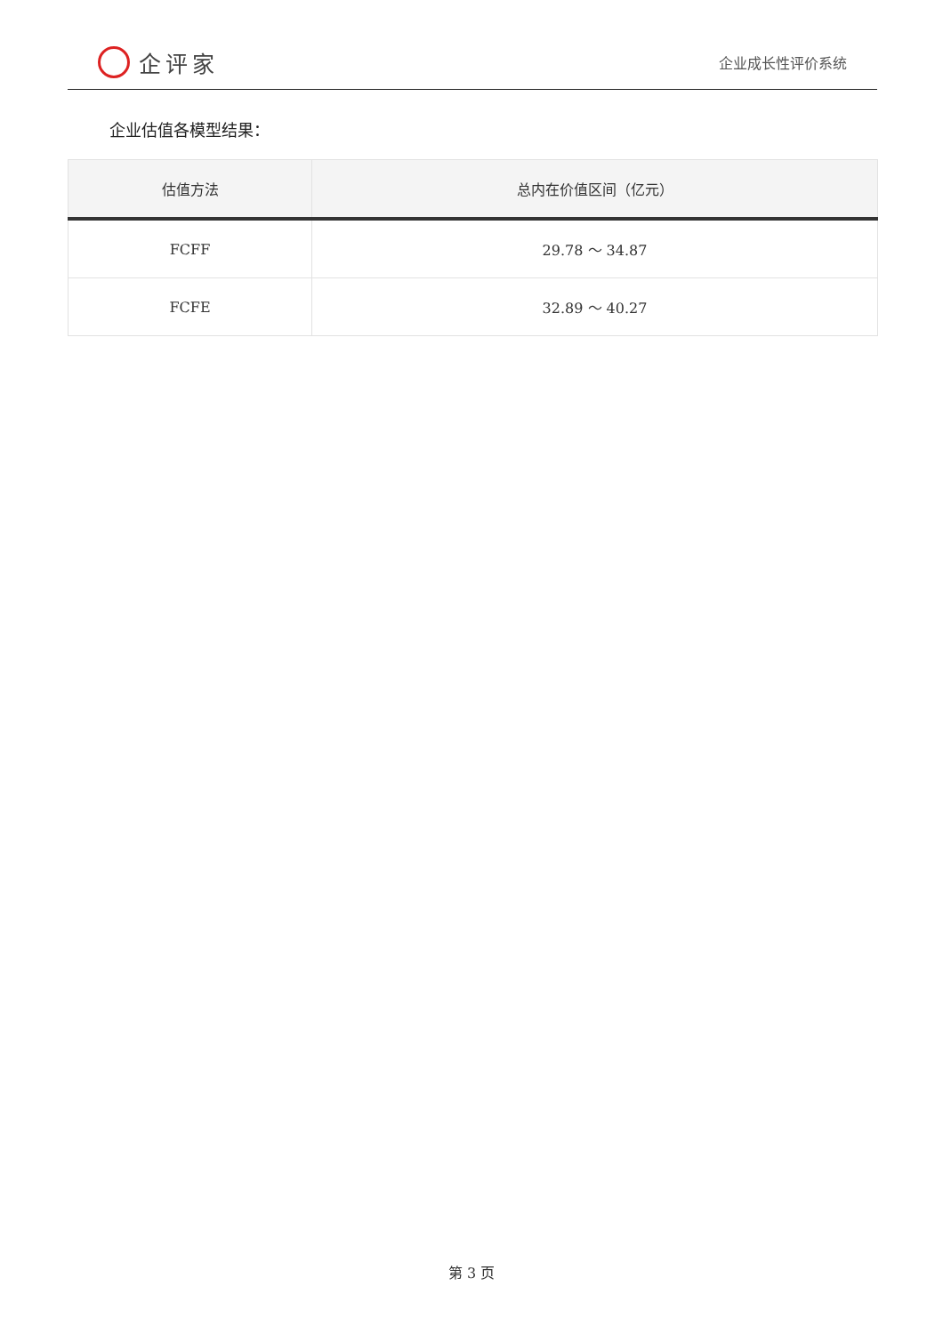企评家
企业成长性评价系统
企业估值各模型结果：
| 估值方法 | 总内在价值区间（亿元） |
| --- | --- |
| FCFF | 29.78 ～ 34.87 |
| FCFE | 32.89 ～ 40.27 |
第 3 页